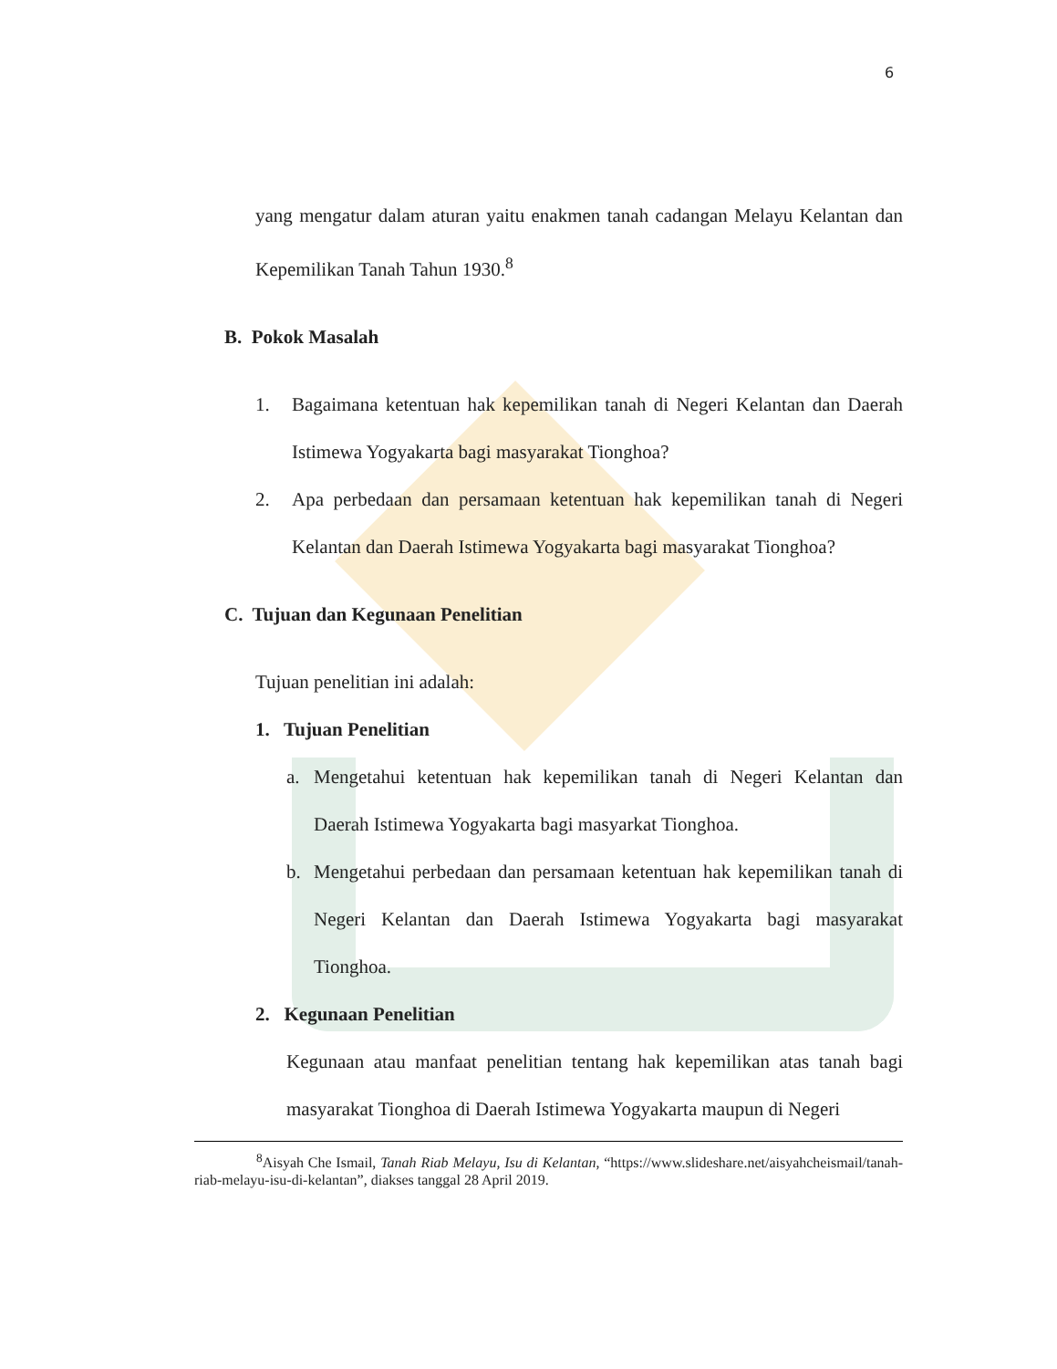6
yang mengatur dalam aturan yaitu enakmen tanah cadangan Melayu Kelantan dan Kepemilikan Tanah Tahun 1930.<sup>8</sup>
B. Pokok Masalah
1. Bagaimana ketentuan hak kepemilikan tanah di Negeri Kelantan dan Daerah Istimewa Yogyakarta bagi masyarakat Tionghoa?
2. Apa perbedaan dan persamaan ketentuan hak kepemilikan tanah di Negeri Kelantan dan Daerah Istimewa Yogyakarta bagi masyarakat Tionghoa?
C. Tujuan dan Kegunaan Penelitian
Tujuan penelitian ini adalah:
1. Tujuan Penelitian
a. Mengetahui ketentuan hak kepemilikan tanah di Negeri Kelantan dan Daerah Istimewa Yogyakarta bagi masyarkat Tionghoa.
b. Mengetahui perbedaan dan persamaan ketentuan hak kepemilikan tanah di Negeri Kelantan dan Daerah Istimewa Yogyakarta bagi masyarakat Tionghoa.
2. Kegunaan Penelitian
Kegunaan atau manfaat penelitian tentang hak kepemilikan atas tanah bagi masyarakat Tionghoa di Daerah Istimewa Yogyakarta maupun di Negeri
<sup>8</sup> Aisyah Che Ismail, Tanah Riab Melayu, Isu di Kelantan, “https://www.slideshare.net/aisyahcheismail/tanah-riab-melayu-isu-di-kelantan”, diakses tanggal 28 April 2019.